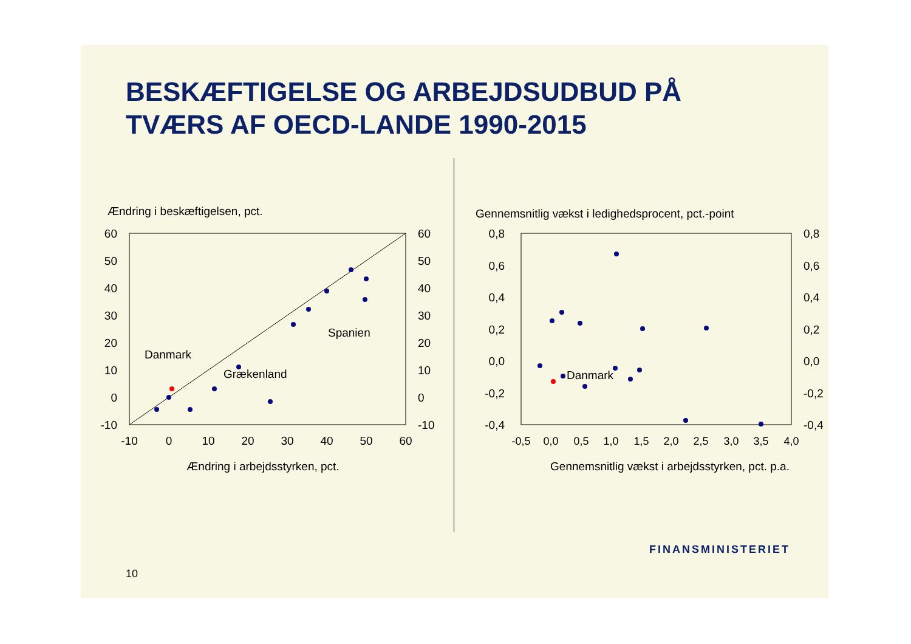BESKÆFTIGELSE OG ARBEJDSUDBUD PÅ
TVÆRS AF OECD-LANDE 1990-2015
Ændring i beskæftigelsen, pct.
60
50
40
30
20
10
0
-10
60
50
40
30
20
10
0
-10
-10
0
10
20
30
40
50
60
Ændring i arbejdsstyrken, pct.
Danmark
Grækenland
Spanien
Gennemsnitlig vækst i ledighedsprocent, pct.-point
0,8
0,6
0,4
0,2
0,0
-0,2
-0,4
0,8
0,6
0,4
0,2
0,0
-0,2
-0,4
-0,5
0,0
0,5
1,0
1,5
2,0
2,5
3,0
3,5
4,0
Gennemsnitlig vækst i arbejdsstyrken, pct. p.a.
Danmark
10
FINANSMINISTERIET